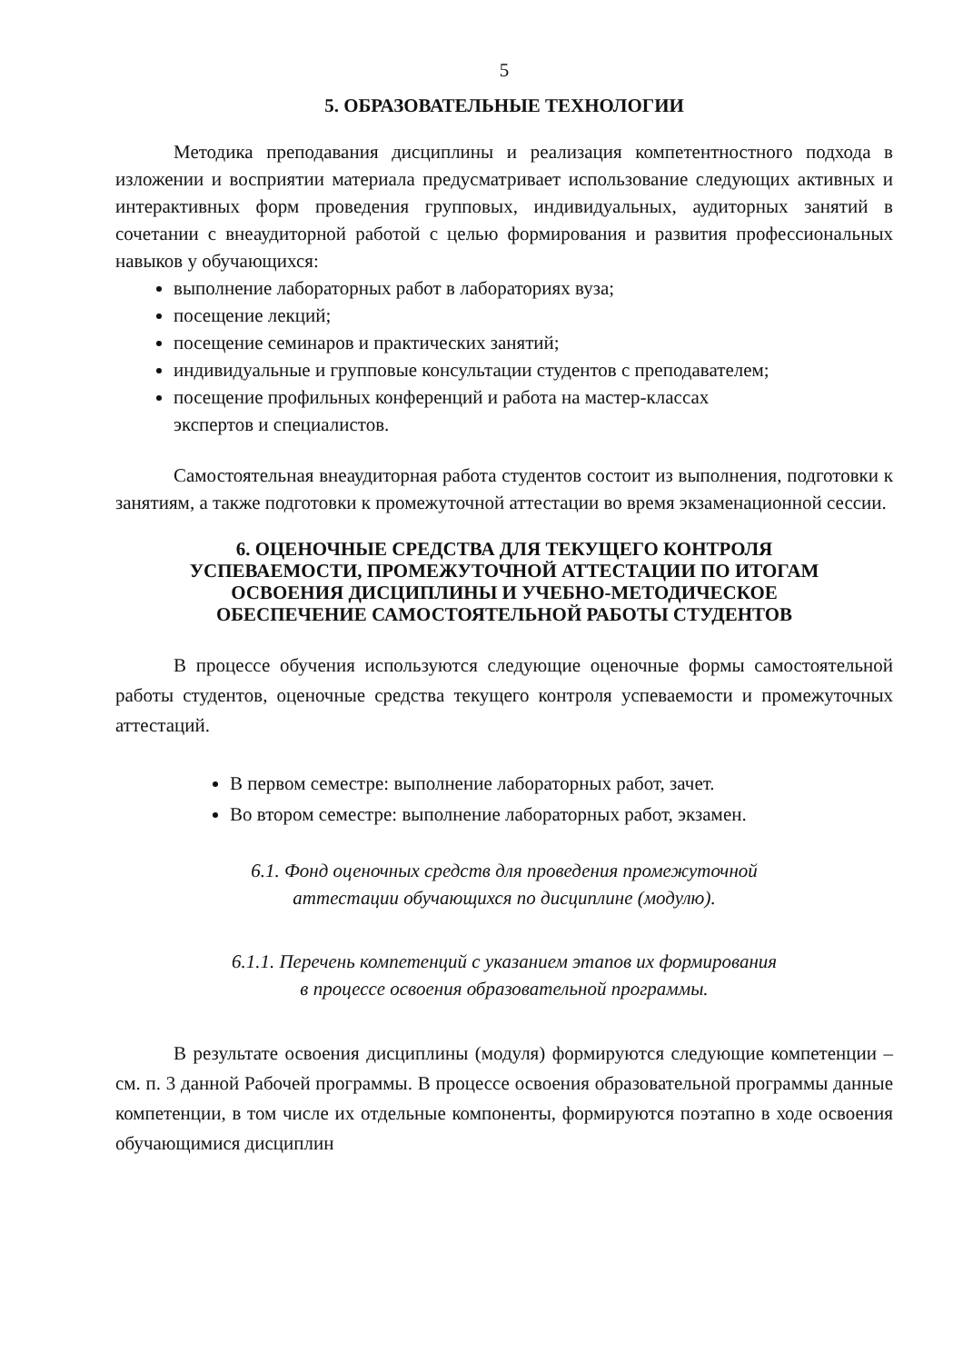5
5. ОБРАЗОВАТЕЛЬНЫЕ ТЕХНОЛОГИИ
Методика преподавания дисциплины и реализация компетентностного подхода в изложении и восприятии материала предусматривает использование следующих активных и интерактивных форм проведения групповых, индивидуальных, аудиторных занятий в сочетании с внеаудиторной работой с целью формирования и развития профессиональных навыков у обучающихся:
выполнение лабораторных работ в лабораториях вуза;
посещение лекций;
посещение семинаров и практических занятий;
индивидуальные и групповые консультации студентов с преподавателем;
посещение профильных конференций и работа на мастер-классах
экспертов и специалистов.
Самостоятельная внеаудиторная работа студентов состоит из выполнения, подготовки к занятиям, а также подготовки к промежуточной аттестации во время экзаменационной сессии.
6. ОЦЕНОЧНЫЕ СРЕДСТВА ДЛЯ ТЕКУЩЕГО КОНТРОЛЯ
УСПЕВАЕМОСТИ, ПРОМЕЖУТОЧНОЙ АТТЕСТАЦИИ ПО ИТОГАМ
ОСВОЕНИЯ ДИСЦИПЛИНЫ И УЧЕБНО-МЕТОДИЧЕСКОЕ
ОБЕСПЕЧЕНИЕ САМОСТОЯТЕЛЬНОЙ РАБОТЫ СТУДЕНТОВ
В процессе обучения используются следующие оценочные формы самостоятельной работы студентов, оценочные средства текущего контроля успеваемости и промежуточных аттестаций.
В первом семестре: выполнение лабораторных работ, зачет.
Во втором семестре: выполнение лабораторных работ, экзамен.
6.1. Фонд оценочных средств для проведения промежуточной
аттестации обучающихся по дисциплине (модулю).
6.1.1. Перечень компетенций с указанием этапов их формирования
в процессе освоения образовательной программы.
В результате освоения дисциплины (модуля) формируются следующие компетенции – см. п. 3 данной Рабочей программы. В процессе освоения образовательной программы данные компетенции, в том числе их отдельные компоненты, формируются поэтапно в ходе освоения обучающимися дисциплин